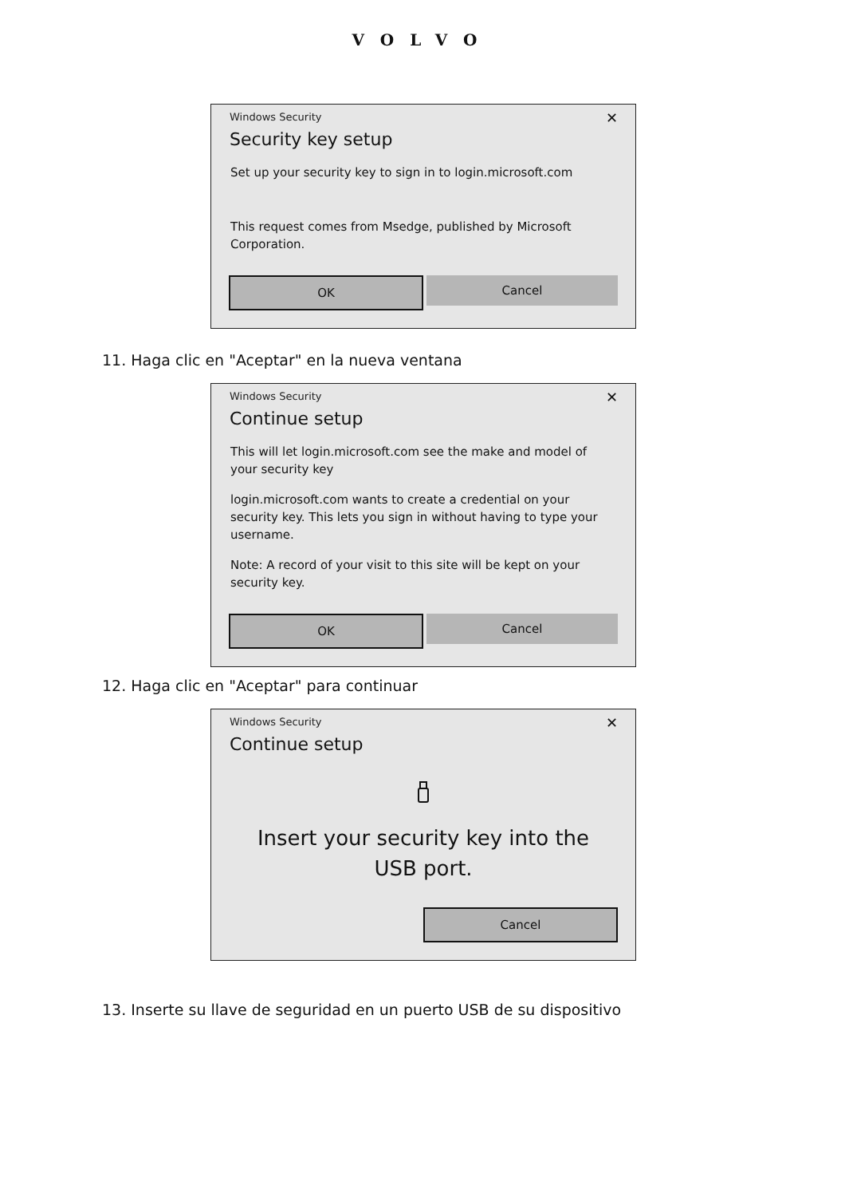VOLVO
Windows Security
✕
Security key setup
Set up your security key to sign in to login.microsoft.com
This request comes from Msedge, published by Microsoft Corporation.
OK
Cancel
11. Haga clic en "Aceptar" en la nueva ventana
Windows Security
✕
Continue setup
This will let login.microsoft.com see the make and model of your security key
login.microsoft.com wants to create a credential on your security key. This lets you sign in without having to type your username.
Note: A record of your visit to this site will be kept on your security key.
OK
Cancel
12. Haga clic en "Aceptar" para continuar
Windows Security
✕
Continue setup
Insert your security key into the USB port.
Cancel
13. Inserte su llave de seguridad en un puerto USB de su dispositivo